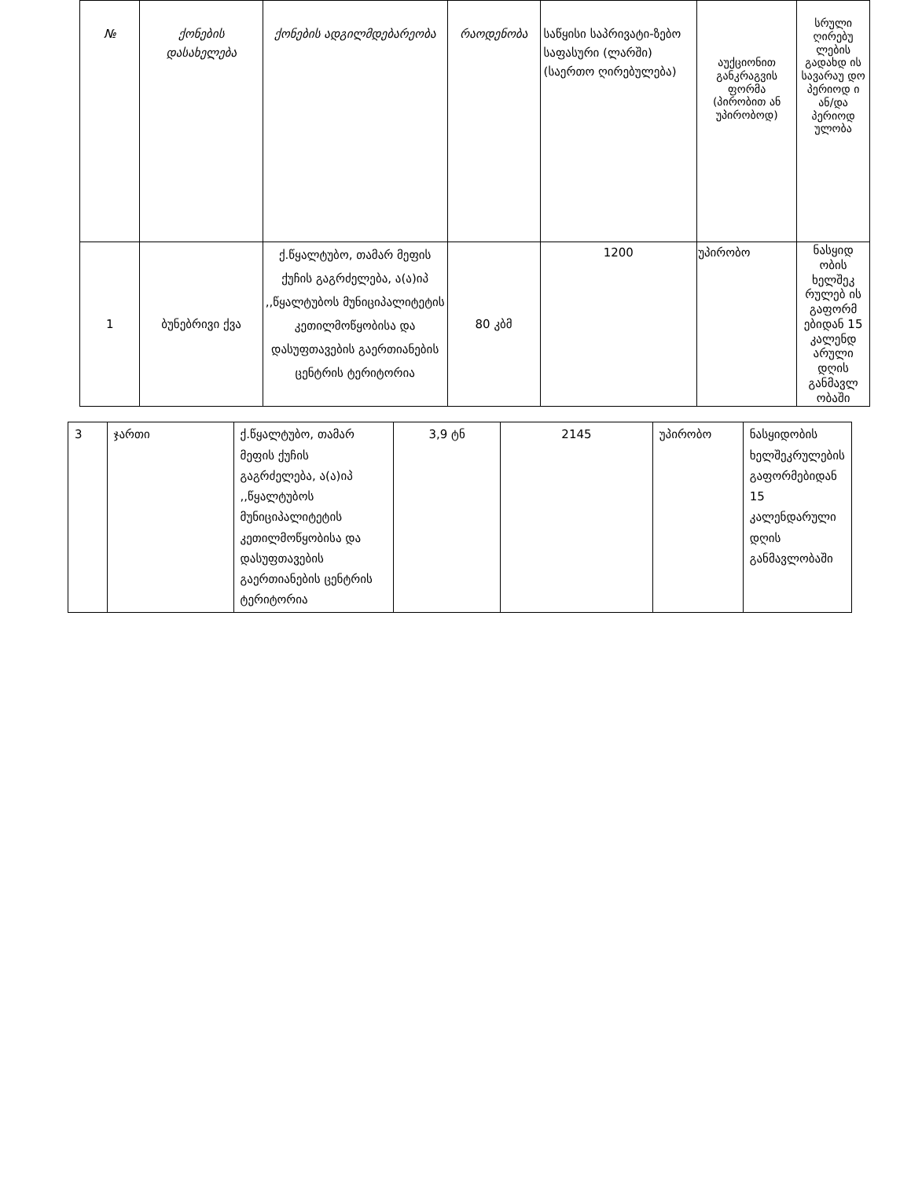| № | ქონების დასახელება | ქონების ადგილმდებარეობა | რაოდენობა | საწყისი საპრივატი-ზებო საფასური (ლარში) (საერთო ღირებულება) | აუქციონით განკრაგვის ფორმა (პირობით ან უპირობოდ) | სრული ღირებუ ლების გადახდ ის სავარაუ დო პერიოდ ი ან/და პერიოდ ულობა |
| --- | --- | --- | --- | --- | --- | --- |
| 1 | ბუნებრივი ქვა | ქ.წყალტუბო, თამარ მეფის ქუჩის გაგრძელება, ა(ა)იპ ,,წყალტუბოს მუნიციპალიტეტის კეთილმოწყობისა და დასუფთავების გაერთიანების ცენტრის ტერიტორია | 80 კბმ | 1200 | უპირობო | ნასყიდ ობის ხელშეკ რულებ ის გაფორმ ებიდან 15 კალენდ არული დღის განმავლ ობაში |
| 3 | ჯართი | ქ.წყალტუბო, თამარ მეფის ქუჩის გაგრძელება, ა(ა)იპ ,,წყალტუბოს მუნიციპალიტეტის კეთილმოწყობისა და დასუფთავების გაერთიანების ცენტრის ტერიტორია | 3,9 ტნ | 2145 | უპირობო | ნასყიდობის ხელშეკრულების გაფორმებიდან 15 კალენდარული დღის განმავლობაში |